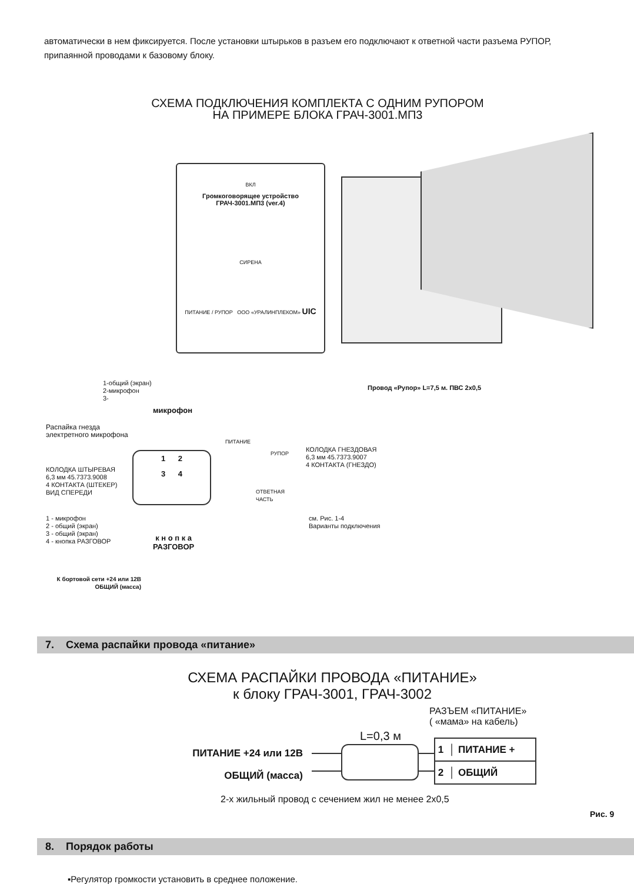автоматически в нем фиксируется. После установки штырьков в разъем его подключают к ответной части разъема РУПОР, припаянной проводами к базовому блоку.
СХЕМА ПОДКЛЮЧЕНИЯ КОМПЛЕКТА С ОДНИМ РУПОРОМ
НА ПРИМЕРЕ БЛОКА ГРАЧ-3001.МП3
ВКЛ
Громкоговорящее устройство
ГРАЧ-3001.МП3 (ver.4)
СИРЕНА
ПИТАНИЕ / РУПОР ООО «УРАЛИНПЛЕКОМ» UIC
1-общий (экран)
2-микрофон
3-
Провод «Рупор» L=7,5 м. ПВС 2х0,5
микрофон
Распайка гнезда
электретного микрофона
ПИТАНИЕ
РУПОР
КОЛОДКА ГНЕЗДОВАЯ
6,3 мм 45.7373.9007
4 КОНТАКТА (ГНЕЗДО)
КОЛОДКА ШТЫРЕВАЯ
6,3 мм 45.7373.9008
4 КОНТАКТА (ШТЕКЕР)
ВИД СПЕРЕДИ
1 2
3 4
ОТВЕТНАЯ
ЧАСТЬ
1 - микрофон
2 - общий (экран)
3 - общий (экран)
4 - кнопка РАЗГОВОР
см. Рис. 1-4
Варианты подключения
к н о п к а
РАЗГОВОР
К бортовой сети +24 или 12В
ОБЩИЙ (масса)
7. Схема распайки провода «питание»
СХЕМА РАСПАЙКИ ПРОВОДА «ПИТАНИЕ»
к блоку ГРАЧ-3001, ГРАЧ-3002
РАЗЪЕМ «ПИТАНИЕ»
( «мама» на кабель)
L=0,3 м
ПИТАНИЕ +24 или 12В
ОБЩИЙ (масса)
1 │ ПИТАНИЕ +
2 │ ОБЩИЙ
2-х жильный провод с сечением жил не менее 2х0,5
Рис. 9
8. Порядок работы
▪Регулятор громкости установить в среднее положение.